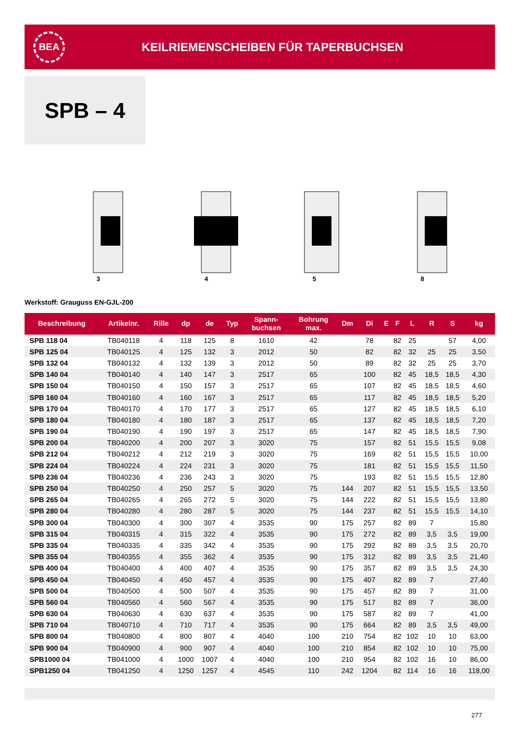BEA
KEILRIEMENSCHEIBEN FÜR TAPERBUCHSEN
SPB – 4
3 4 5 8
Werkstoff: Grauguss EN-GJL-200
| Beschreibung | Artikelnr. | Rille | dp | de | Typ | Spann- buchsen | Bohrung max. | Dm | Di | E | F | L | R | S | kg |
| --- | --- | --- | --- | --- | --- | --- | --- | --- | --- | --- | --- | --- | --- | --- | --- |
| SPB 118 04 | TB040118 | 4 | 118 | 125 | 8 | 1610 | 42 | | 78 | | 82 | 25 | | 57 | 4,00 |
| SPB 125 04 | TB040125 | 4 | 125 | 132 | 3 | 2012 | 50 | | 82 | | 82 | 32 | 25 | 25 | 3,50 |
| SPB 132 04 | TB040132 | 4 | 132 | 139 | 3 | 2012 | 50 | | 89 | | 82 | 32 | 25 | 25 | 3,70 |
| SPB 140 04 | TB040140 | 4 | 140 | 147 | 3 | 2517 | 65 | | 100 | | 82 | 45 | 18,5 | 18,5 | 4,30 |
| SPB 150 04 | TB040150 | 4 | 150 | 157 | 3 | 2517 | 65 | | 107 | | 82 | 45 | 18,5 | 18,5 | 4,60 |
| SPB 160 04 | TB040160 | 4 | 160 | 167 | 3 | 2517 | 65 | | 117 | | 82 | 45 | 18,5 | 18,5 | 5,20 |
| SPB 170 04 | TB040170 | 4 | 170 | 177 | 3 | 2517 | 65 | | 127 | | 82 | 45 | 18,5 | 18,5 | 6,10 |
| SPB 180 04 | TB040180 | 4 | 180 | 187 | 3 | 2517 | 65 | | 137 | | 82 | 45 | 18,5 | 18,5 | 7,20 |
| SPB 190 04 | TB040190 | 4 | 190 | 197 | 3 | 2517 | 65 | | 147 | | 82 | 45 | 18,5 | 18,5 | 7,90 |
| SPB 200 04 | TB040200 | 4 | 200 | 207 | 3 | 3020 | 75 | | 157 | | 82 | 51 | 15,5 | 15,5 | 9,08 |
| SPB 212 04 | TB040212 | 4 | 212 | 219 | 3 | 3020 | 75 | | 169 | | 82 | 51 | 15,5 | 15,5 | 10,00 |
| SPB 224 04 | TB040224 | 4 | 224 | 231 | 3 | 3020 | 75 | | 181 | | 82 | 51 | 15,5 | 15,5 | 11,50 |
| SPB 236 04 | TB040236 | 4 | 236 | 243 | 3 | 3020 | 75 | | 193 | | 82 | 51 | 15,5 | 15,5 | 12,80 |
| SPB 250 04 | TB040250 | 4 | 250 | 257 | 5 | 3020 | 75 | 144 | 207 | | 82 | 51 | 15,5 | 15,5 | 13,50 |
| SPB 265 04 | TB040265 | 4 | 265 | 272 | 5 | 3020 | 75 | 144 | 222 | | 82 | 51 | 15,5 | 15,5 | 13,80 |
| SPB 280 04 | TB040280 | 4 | 280 | 287 | 5 | 3020 | 75 | 144 | 237 | | 82 | 51 | 15,5 | 15,5 | 14,10 |
| SPB 300 04 | TB040300 | 4 | 300 | 307 | 4 | 3535 | 90 | 175 | 257 | | 82 | 89 | 7 | | 15,80 |
| SPB 315 04 | TB040315 | 4 | 315 | 322 | 4 | 3535 | 90 | 175 | 272 | | 82 | 89 | 3,5 | 3,5 | 19,00 |
| SPB 335 04 | TB040335 | 4 | 335 | 342 | 4 | 3535 | 90 | 175 | 292 | | 82 | 89 | 3,5 | 3,5 | 20,70 |
| SPB 355 04 | TB040355 | 4 | 355 | 362 | 4 | 3535 | 90 | 175 | 312 | | 82 | 89 | 3,5 | 3,5 | 21,40 |
| SPB 400 04 | TB040400 | 4 | 400 | 407 | 4 | 3535 | 90 | 175 | 357 | | 82 | 89 | 3,5 | 3,5 | 24,30 |
| SPB 450 04 | TB040450 | 4 | 450 | 457 | 4 | 3535 | 90 | 175 | 407 | | 82 | 89 | 7 | | 27,40 |
| SPB 500 04 | TB040500 | 4 | 500 | 507 | 4 | 3535 | 90 | 175 | 457 | | 82 | 89 | 7 | | 31,00 |
| SPB 560 04 | TB040560 | 4 | 560 | 567 | 4 | 3535 | 90 | 175 | 517 | | 82 | 89 | 7 | | 36,00 |
| SPB 630 04 | TB040630 | 4 | 630 | 637 | 4 | 3535 | 90 | 175 | 587 | | 82 | 89 | 7 | | 41,00 |
| SPB 710 04 | TB040710 | 4 | 710 | 717 | 4 | 3535 | 90 | 175 | 664 | | 82 | 89 | 3,5 | 3,5 | 49,00 |
| SPB 800 04 | TB040800 | 4 | 800 | 807 | 4 | 4040 | 100 | 210 | 754 | | 82 | 102 | 10 | 10 | 63,00 |
| SPB 900 04 | TB040900 | 4 | 900 | 907 | 4 | 4040 | 100 | 210 | 854 | | 82 | 102 | 10 | 10 | 75,00 |
| SPB1000 04 | TB041000 | 4 | 1000 | 1007 | 4 | 4040 | 100 | 210 | 954 | | 82 | 102 | 16 | 10 | 86,00 |
| SPB1250 04 | TB041250 | 4 | 1250 | 1257 | 4 | 4545 | 110 | 242 | 1204 | | 82 | 114 | 16 | 16 | 118,00 |
277